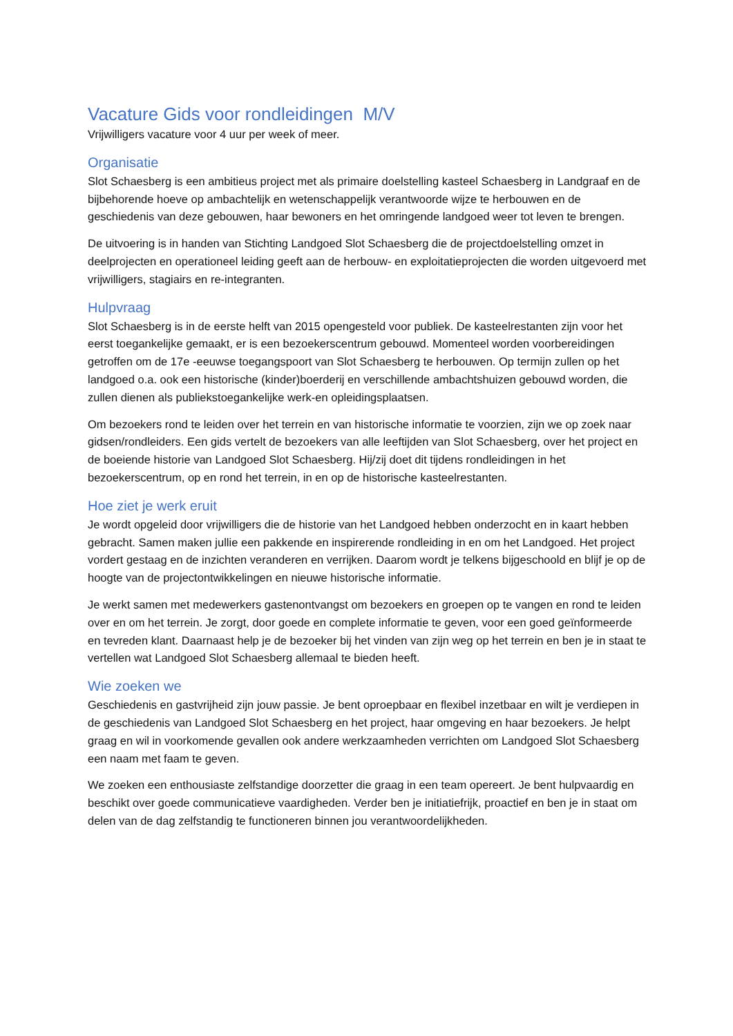Vacature Gids voor rondleidingen M/V
Vrijwilligers vacature voor 4 uur per week of meer.
Organisatie
Slot Schaesberg is een ambitieus project met als primaire doelstelling kasteel Schaesberg in Landgraaf en de bijbehorende hoeve op ambachtelijk en wetenschappelijk verantwoorde wijze te herbouwen en de geschiedenis van deze gebouwen, haar bewoners en het omringende landgoed weer tot leven te brengen.
De uitvoering is in handen van Stichting Landgoed Slot Schaesberg die de projectdoelstelling omzet in deelprojecten en operationeel leiding geeft aan de herbouw- en exploitatieprojecten die worden uitgevoerd met vrijwilligers, stagiairs en re-integranten.
Hulpvraag
Slot Schaesberg is in de eerste helft van 2015 opengesteld voor publiek. De kasteelrestanten zijn voor het eerst toegankelijke gemaakt, er is een bezoekerscentrum gebouwd. Momenteel worden voorbereidingen getroffen om de 17e -eeuwse toegangspoort van Slot Schaesberg te herbouwen. Op termijn zullen op het landgoed o.a. ook een historische (kinder)boerderij en verschillende ambachtshuizen gebouwd worden, die zullen dienen als publiekstoegankelijke werk-en opleidingsplaatsen.
Om bezoekers rond te leiden over het terrein en van historische informatie te voorzien, zijn we op zoek naar gidsen/rondleiders. Een gids vertelt de bezoekers van alle leeftijden van Slot Schaesberg, over het project en de boeiende historie van Landgoed Slot Schaesberg. Hij/zij doet dit tijdens rondleidingen in het bezoekerscentrum, op en rond het terrein, in en op de historische kasteelrestanten.
Hoe ziet je werk eruit
Je wordt opgeleid door vrijwilligers die de historie van het Landgoed hebben onderzocht en in kaart hebben gebracht. Samen maken jullie een pakkende en inspirerende rondleiding in en om het Landgoed. Het project vordert gestaag en de inzichten veranderen en verrijken. Daarom wordt je telkens bijgeschoold en blijf je op de hoogte van de projectontwikkelingen en nieuwe historische informatie.
Je werkt samen met medewerkers gastenontvangst om bezoekers en groepen op te vangen en rond te leiden over en om het terrein. Je zorgt, door goede en complete informatie te geven, voor een goed geïnformeerde en tevreden klant. Daarnaast help je de bezoeker bij het vinden van zijn weg op het terrein en ben je in staat te vertellen wat Landgoed Slot Schaesberg allemaal te bieden heeft.
Wie zoeken we
Geschiedenis en gastvrijheid zijn jouw passie. Je bent oproepbaar en flexibel inzetbaar en wilt je verdiepen in de geschiedenis van Landgoed Slot Schaesberg en het project, haar omgeving en haar bezoekers. Je helpt graag en wil in voorkomende gevallen ook andere werkzaamheden verrichten om Landgoed Slot Schaesberg een naam met faam te geven.
We zoeken een enthousiaste zelfstandige doorzetter die graag in een team opereert. Je bent hulpvaardig en beschikt over goede communicatieve vaardigheden. Verder ben je initiatiefrijk, proactief en ben je in staat om delen van de dag zelfstandig te functioneren binnen jou verantwoordelijkheden.